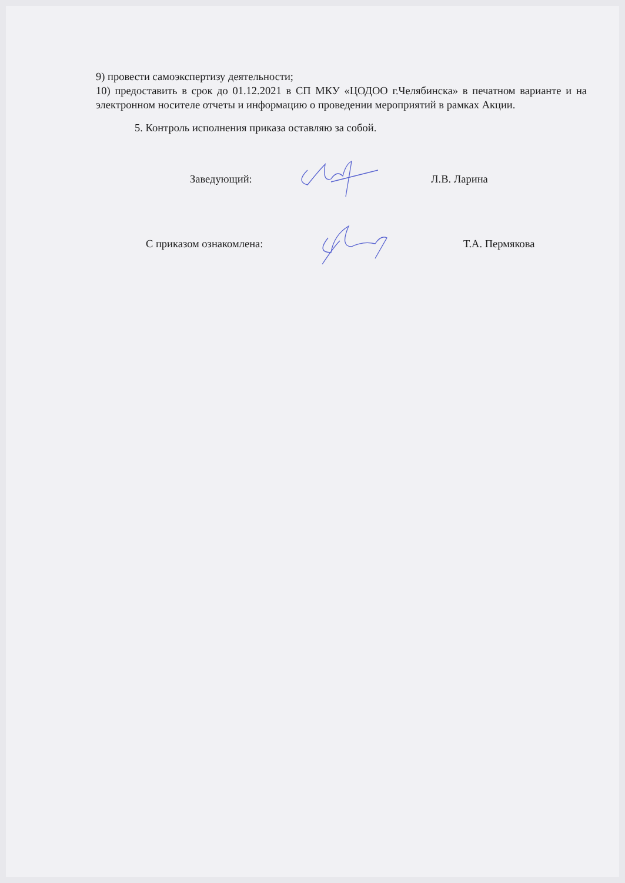9) провести самоэкспертизу деятельности;
10) предоставить в срок до 01.12.2021 в СП МКУ «ЦОДОО г.Челябинска» в печатном варианте и на электронном носителе отчеты и информацию о проведении мероприятий в рамках Акции.
5. Контроль исполнения приказа оставляю за собой.
Заведующий: Л.В. Ларина
С приказом ознакомлена: Т.А. Пермякова